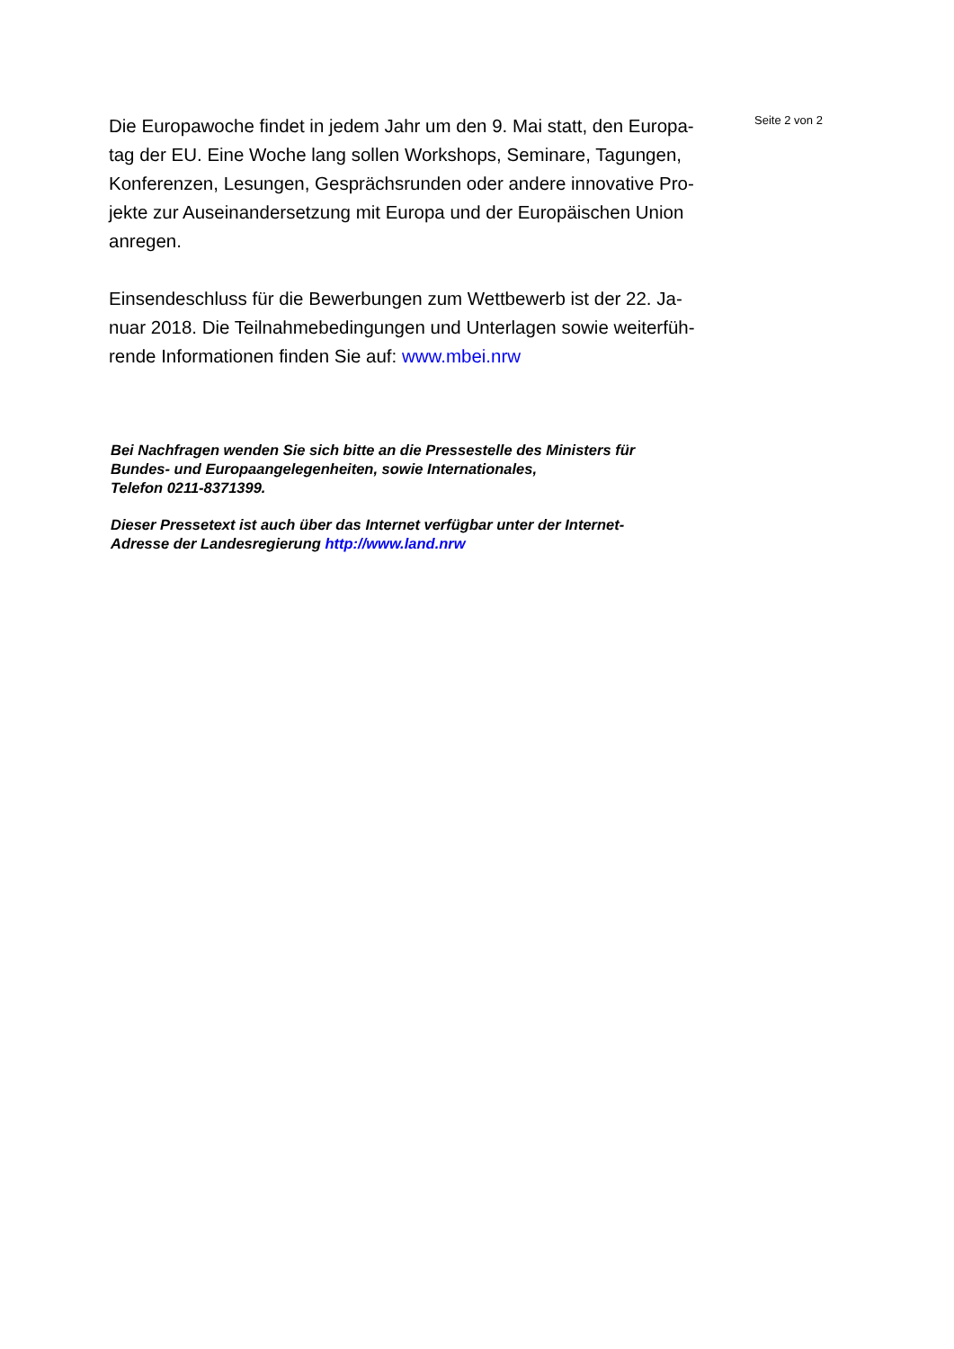Die Europawoche findet in jedem Jahr um den 9. Mai statt, den Europa-
tag der EU. Eine Woche lang sollen Workshops, Seminare, Tagungen,
Konferenzen, Lesungen, Gesprächsrunden oder andere innovative Pro-
jekte zur Auseinandersetzung mit Europa und der Europäischen Union
anregen.
Einsendeschluss für die Bewerbungen zum Wettbewerb ist der 22. Ja-
nuar 2018. Die Teilnahmebedingungen und Unterlagen sowie weiterfüh-
rende Informationen finden Sie auf: www.mbei.nrw
Bei Nachfragen wenden Sie sich bitte an die Pressestelle des Ministers für
Bundes- und Europaangelegenheiten, sowie Internationales,
Telefon 0211-8371399.
Dieser Pressetext ist auch über das Internet verfügbar unter der Internet-
Adresse der Landesregierung http://www.land.nrw
Seite 2 von 2